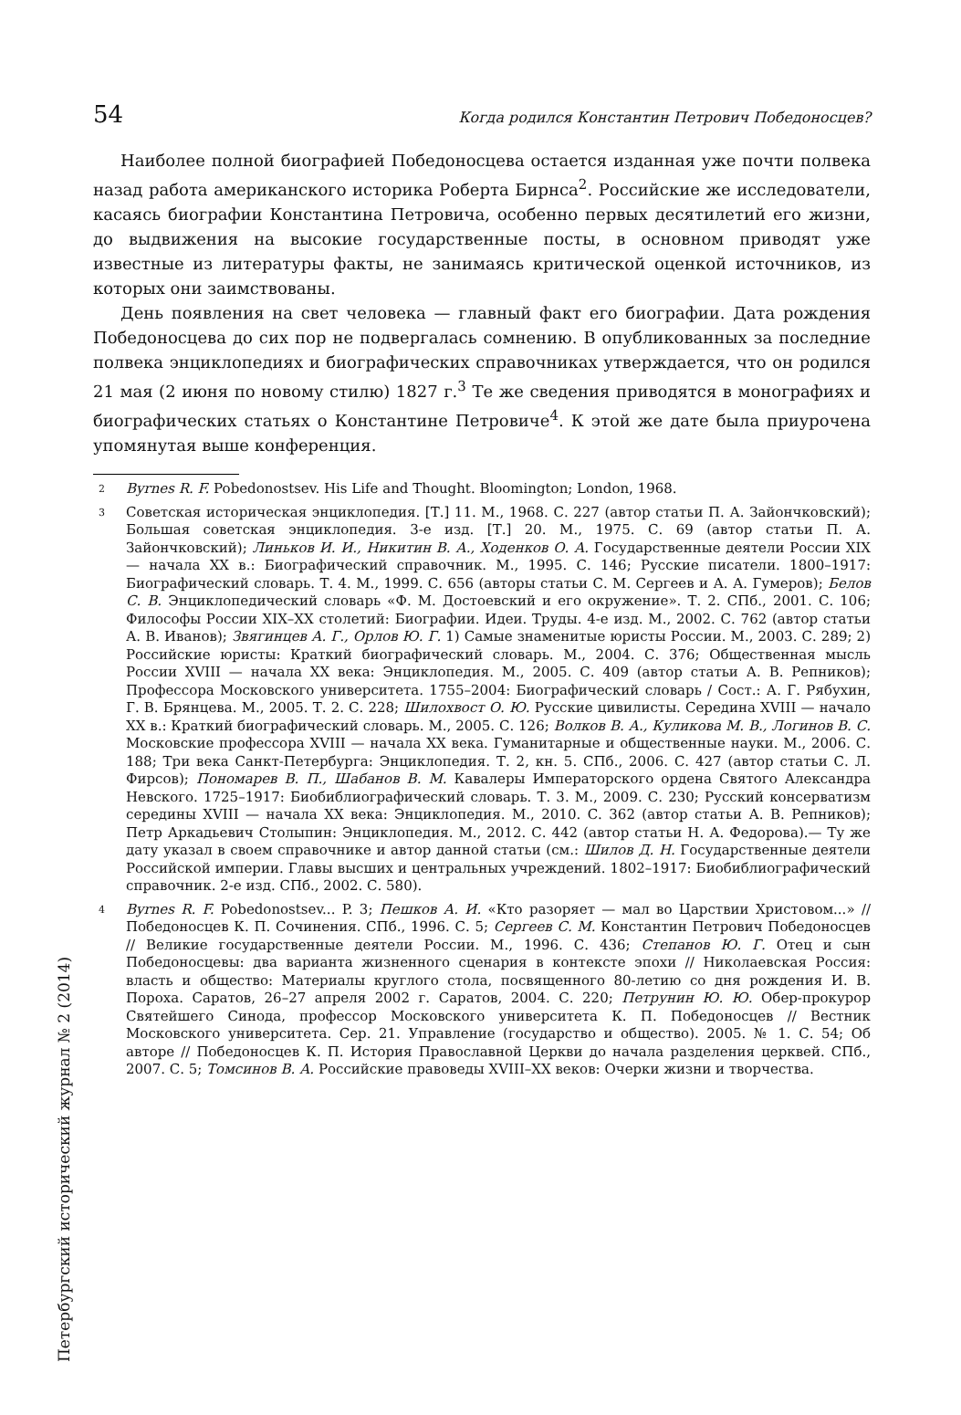Петербургский исторический журнал № 2 (2014)
54 Когда родился Константин Петрович Победоносцев?
Наиболее полной биографией Победоносцева остается изданная уже почти полвека назад работа американского историка Роберта Бирнса<sup>2</sup>. Российские же исследователи, касаясь биографии Константина Петровича, особенно первых десятилетий его жизни, до выдвижения на высокие государственные посты, в основном приводят уже известные из литературы факты, не занимаясь критической оценкой источников, из которых они заимствованы.
День появления на свет человека — главный факт его биографии. Дата рождения Победоносцева до сих пор не подвергалась сомнению. В опубликованных за последние полвека энциклопедиях и биографических справочниках утверждается, что он родился 21 мая (2 июня по новому стилю) 1827 г.<sup>3</sup> Те же сведения приводятся в монографиях и биографических статьях о Константине Петровиче<sup>4</sup>. К этой же дате была приурочена упомянутая выше конференция.
2 Byrnes R. F. Pobedonostsev. His Life and Thought. Bloomington; London, 1968.
3 Советская историческая энциклопедия. [Т.] 11. М., 1968. С. 227 (автор статьи П. А. Зайончковский); Большая советская энциклопедия. 3-е изд. [Т.] 20. М., 1975. С. 69 (автор статьи П. А. Зайончковский); Линьков И. И., Никитин В. А., Ходенков О. А. Государственные деятели России XIX — начала XX в.: Биографический справочник. М., 1995. С. 146; Русские писатели. 1800–1917: Биографический словарь. Т. 4. М., 1999. С. 656 (авторы статьи С. М. Сергеев и А. А. Гумеров); Белов С. В. Энциклопедический словарь «Ф. М. Достоевский и его окружение». Т. 2. СПб., 2001. С. 106; Философы России XIX–XX столетий: Биографии. Идеи. Труды. 4-е изд. М., 2002. С. 762 (автор статьи А. В. Иванов); Звягинцев А. Г., Орлов Ю. Г. 1) Самые знаменитые юристы России. М., 2003. С. 289; 2) Российские юристы: Краткий биографический словарь. М., 2004. С. 376; Общественная мысль России XVIII — начала XX века: Энциклопедия. М., 2005. С. 409 (автор статьи А. В. Репников); Профессора Московского университета. 1755–2004: Биографический словарь / Сост.: А. Г. Рябухин, Г. В. Брянцева. М., 2005. Т. 2. С. 228; Шилохвост О. Ю. Русские цивилисты. Середина XVIII — начало XX в.: Краткий биографический словарь. М., 2005. С. 126; Волков В. А., Куликова М. В., Логинов В. С. Московские профессора XVIII — начала XX века. Гуманитарные и общественные науки. М., 2006. С. 188; Три века Санкт-Петербурга: Энциклопедия. Т. 2, кн. 5. СПб., 2006. С. 427 (автор статьи С. Л. Фирсов); Пономарев В. П., Шабанов В. М. Кавалеры Императорского ордена Святого Александра Невского. 1725–1917: Биобиблиографический словарь. Т. 3. М., 2009. С. 230; Русский консерватизм середины XVIII — начала XX века: Энциклопедия. М., 2010. С. 362 (автор статьи А. В. Репников); Петр Аркадьевич Столыпин: Энциклопедия. М., 2012. С. 442 (автор статьи Н. А. Федорова).— Ту же дату указал в своем справочнике и автор данной статьи (см.: Шилов Д. Н. Государственные деятели Российской империи. Главы высших и центральных учреждений. 1802–1917: Биобиблиографический справочник. 2-е изд. СПб., 2002. С. 580).
4 Byrnes R. F. Pobedonostsev... P. 3; Пешков А. И. «Кто разоряет — мал во Царствии Христовом...» // Победоносцев К. П. Сочинения. СПб., 1996. С. 5; Сергеев С. М. Константин Петрович Победоносцев // Великие государственные деятели России. М., 1996. С. 436; Степанов Ю. Г. Отец и сын Победоносцевы: два варианта жизненного сценария в контексте эпохи // Николаевская Россия: власть и общество: Материалы круглого стола, посвященного 80-летию со дня рождения И. В. Пороха. Саратов, 26–27 апреля 2002 г. Саратов, 2004. С. 220; Петрунин Ю. Ю. Обер-прокурор Святейшего Синода, профессор Московского университета К. П. Победоносцев // Вестник Московского университета. Сер. 21. Управление (государство и общество). 2005. № 1. С. 54; Об авторе // Победоносцев К. П. История Православной Церкви до начала разделения церквей. СПб., 2007. С. 5; Томсинов В. А. Российские правоведы XVIII–XX веков: Очерки жизни и творчества.